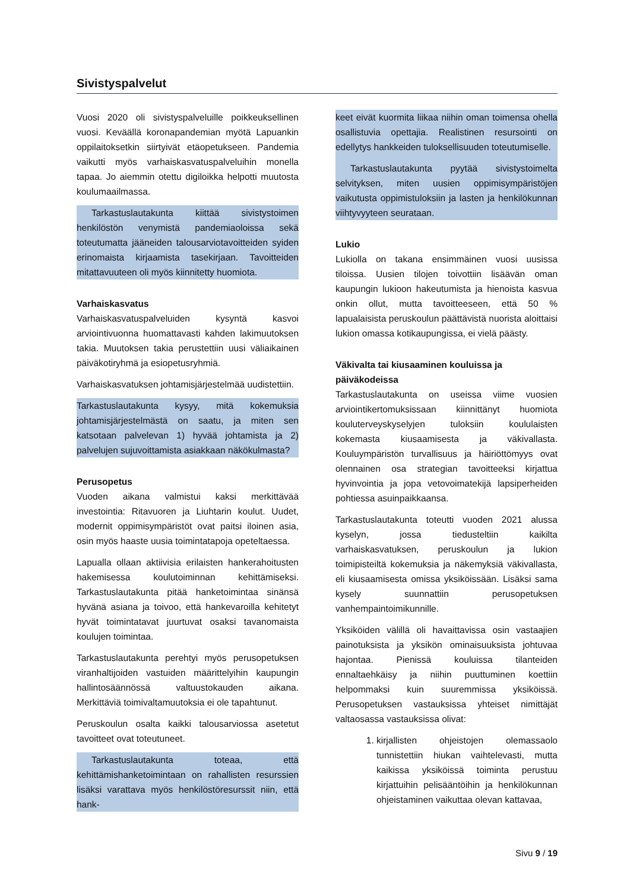Sivistyspalvelut
Vuosi 2020 oli sivistyspalveluille poikkeuksellinen vuosi. Keväällä koronapandemian myötä Lapuankin oppilaitoksetkin siirtyivät etäopetukseen. Pandemia vaikutti myös varhaiskasvatuspalveluihin monella tapaa. Jo aiemmin otettu digiloikka helpotti muutosta koulumaailmassa.
Tarkastuslautakunta kiittää sivistystoimen henkilöstön venymistä pandemiaoloissa sekä toteutumatta jääneiden talousarviotavoitteiden syiden erinomaista kirjaamista tasekirjaan. Tavoitteiden mitattavuuteen oli myös kiinnitetty huomiota.
Varhaiskasvatus
Varhaiskasvatuspalveluiden kysyntä kasvoi arviointivuonna huomattavasti kahden lakimuutoksen takia. Muutoksen takia perustettiin uusi väliaikainen päiväkotiryhmä ja esiopetusryhmiä.
Varhaiskasvatuksen johtamisjärjestelmää uudistettiin.
Tarkastuslautakunta kysyy, mitä kokemuksia johtamisjärjestelmästä on saatu, ja miten sen katsotaan palvelevan 1) hyvää johtamista ja 2) palvelujen sujuvoittamista asiakkaan näkökulmasta?
Perusopetus
Vuoden aikana valmistui kaksi merkittävää investointia: Ritavuoren ja Liuhtarin koulut. Uudet, modernit oppimisympäristöt ovat paitsi iloinen asia, osin myös haaste uusia toimintatapoja opeteltaessa.
Lapualla ollaan aktiivisia erilaisten hankerahoitusten hakemisessa koulutoiminnan kehittämiseksi. Tarkastuslautakunta pitää hanketoimintaa sinänsä hyvänä asiana ja toivoo, että hankevaroilla kehitetyt hyvät toimintatavat juurtuvat osaksi tavanomaista koulujen toimintaa.
Tarkastuslautakunta perehtyi myös perusopetuksen viranhaltijoiden vastuiden määrittelyihin kaupungin hallintosäännössä valtuustokauden aikana. Merkittäviä toimivaltamuutoksia ei ole tapahtunut.
Peruskoulun osalta kaikki talousarviossa asetetut tavoitteet ovat toteutuneet.
Tarkastuslautakunta toteaa, että kehittämishanketoimintaan on rahallisten resurssien lisäksi varattava myös henkilöstöresurssit niin, että hank-
keet eivät kuormita liikaa niihin oman toimensa ohella osallistuvia opettajia. Realistinen resursointi on edellytys hankkeiden tuloksellisuuden toteutumiselle.
Tarkastuslautakunta pyytää sivistystoimelta selvityksen, miten uusien oppimisympäristöjen vaikutusta oppimistuloksiin ja lasten ja henkilökunnan viihtyvyyteen seurataan.
Lukio
Lukiolla on takana ensimmäinen vuosi uusissa tiloissa. Uusien tilojen toivottiin lisäävän oman kaupungin lukioon hakeutumista ja hienoista kasvua onkin ollut, mutta tavoitteeseen, että 50 % lapualaisista peruskoulun päättävistä nuorista aloittaisi lukion omassa kotikaupungissa, ei vielä päästy.
Väkivalta tai kiusaaminen kouluissa ja päiväkodeissa
Tarkastuslautakunta on useissa viime vuosien arviointikertomuksissaan kiinnittänyt huomiota kouluterveyskyselyjen tuloksiin koululaisten kokemasta kiusaamisesta ja väkivallasta. Kouluympäristön turvallisuus ja häiriöttömyys ovat olennainen osa strategian tavoitteeksi kirjattua hyvinvointia ja jopa vetovoimatekijä lapsiperheiden pohtiessa asuinpaikkaansa.
Tarkastuslautakunta toteutti vuoden 2021 alussa kyselyn, jossa tiedusteltiin kaikilta varhaiskasvatuksen, peruskoulun ja lukion toimipisteiltä kokemuksia ja näkemyksiä väkivallasta, eli kiusaamisesta omissa yksiköissään. Lisäksi sama kysely suunnattiin perusopetuksen vanhempaintoimikunnille.
Yksiköiden välillä oli havaittavissa osin vastaajien painotuksista ja yksikön ominaisuuksista johtuvaa hajontaa. Pienissä kouluissa tilanteiden ennaltaehkäisy ja niihin puuttuminen koettiin helpommaksi kuin suuremmissa yksiköissä. Perusopetuksen vastauksissa yhteiset nimittäjät valtaosassa vastauksissa olivat:
1. kirjallisten ohjeistojen olemassaolo tunnistettiin hiukan vaihtelevasti, mutta kaikissa yksiköissä toiminta perustuu kirjattuihin pelisääntöihin ja henkilökunnan ohjeistaminen vaikuttaa olevan kattavaa,
Sivu 9 / 19